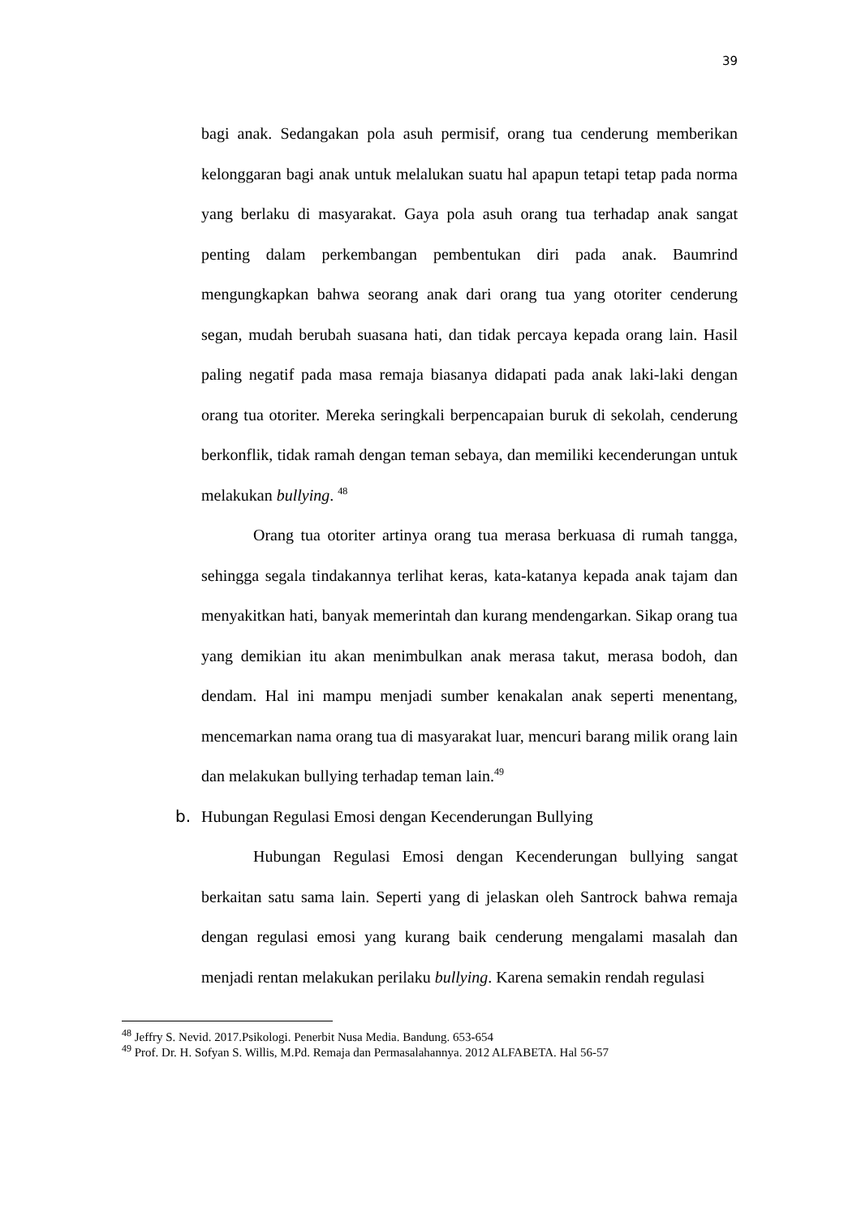39
bagi anak. Sedangakan pola asuh permisif, orang tua cenderung memberikan kelonggaran bagi anak untuk melalukan suatu hal apapun tetapi tetap pada norma yang berlaku di masyarakat. Gaya pola asuh orang tua terhadap anak sangat penting dalam perkembangan pembentukan diri pada anak. Baumrind mengungkapkan bahwa seorang anak dari orang tua yang otoriter cenderung segan, mudah berubah suasana hati, dan tidak percaya kepada orang lain. Hasil paling negatif pada masa remaja biasanya didapati pada anak laki-laki dengan orang tua otoriter. Mereka seringkali berpencapaian buruk di sekolah, cenderung berkonflik, tidak ramah dengan teman sebaya, dan memiliki kecenderungan untuk melakukan bullying. <sup>48</sup>
Orang tua otoriter artinya orang tua merasa berkuasa di rumah tangga, sehingga segala tindakannya terlihat keras, kata-katanya kepada anak tajam dan menyakitkan hati, banyak memerintah dan kurang mendengarkan. Sikap orang tua yang demikian itu akan menimbulkan anak merasa takut, merasa bodoh, dan dendam. Hal ini mampu menjadi sumber kenakalan anak seperti menentang, mencemarkan nama orang tua di masyarakat luar, mencuri barang milik orang lain dan melakukan bullying terhadap teman lain.<sup>49</sup>
b. Hubungan Regulasi Emosi dengan Kecenderungan Bullying
Hubungan Regulasi Emosi dengan Kecenderungan bullying sangat berkaitan satu sama lain. Seperti yang di jelaskan oleh Santrock bahwa remaja dengan regulasi emosi yang kurang baik cenderung mengalami masalah dan menjadi rentan melakukan perilaku bullying. Karena semakin rendah regulasi
<sup>48</sup> Jeffry S. Nevid. 2017.Psikologi. Penerbit Nusa Media. Bandung. 653-654
<sup>49</sup> Prof. Dr. H. Sofyan S. Willis, M.Pd. Remaja dan Permasalahannya. 2012 ALFABETA. Hal 56-57